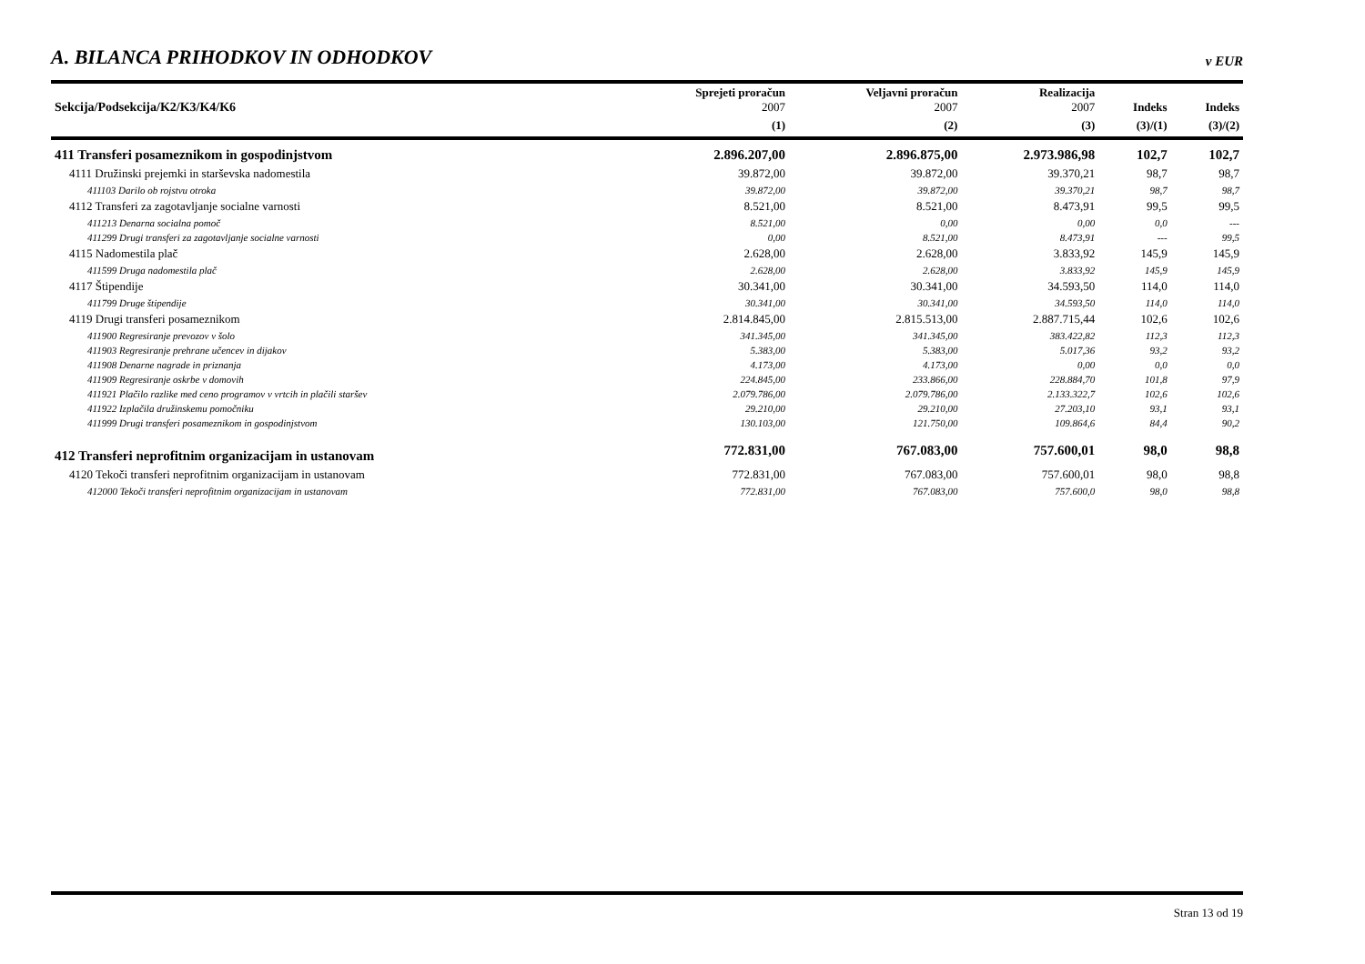A. BILANCA PRIHODKOV IN ODHODKOV
v EUR
| Sekcija/Podsekcija/K2/K3/K4/K6 | Sprejeti proračun 2007 | Veljavni proračun 2007 | Realizacija 2007 | Indeks | Indeks |
| --- | --- | --- | --- | --- | --- |
| | (1) | (2) | (3) | (3)/(1) | (3)/(2) |
| 411 Transferi posameznikom in gospodinjstvom | 2.896.207,00 | 2.896.875,00 | 2.973.986,98 | 102,7 | 102,7 |
| 4111 Družinski prejemki in starševska nadomestila | 39.872,00 | 39.872,00 | 39.370,21 | 98,7 | 98,7 |
| 411103 Darilo ob rojstvu otroka | 39.872,00 | 39.872,00 | 39.370,21 | 98,7 | 98,7 |
| 4112 Transferi za zagotavljanje socialne varnosti | 8.521,00 | 8.521,00 | 8.473,91 | 99,5 | 99,5 |
| 411213 Denarna socialna pomoč | 8.521,00 | 0,00 | 0,00 | 0,0 | --- |
| 411299 Drugi transferi za zagotavljanje socialne varnosti | 0,00 | 8.521,00 | 8.473,91 | --- | 99,5 |
| 4115 Nadomestila plač | 2.628,00 | 2.628,00 | 3.833,92 | 145,9 | 145,9 |
| 411599 Druga nadomestila plač | 2.628,00 | 2.628,00 | 3.833,92 | 145,9 | 145,9 |
| 4117 Štipendije | 30.341,00 | 30.341,00 | 34.593,50 | 114,0 | 114,0 |
| 411799 Druge štipendije | 30.341,00 | 30.341,00 | 34.593,50 | 114,0 | 114,0 |
| 4119 Drugi transferi posameznikom | 2.814.845,00 | 2.815.513,00 | 2.887.715,44 | 102,6 | 102,6 |
| 411900 Regresiranje prevozov v šolo | 341.345,00 | 341.345,00 | 383.422,82 | 112,3 | 112,3 |
| 411903 Regresiranje prehrane učencev in dijakov | 5.383,00 | 5.383,00 | 5.017,36 | 93,2 | 93,2 |
| 411908 Denarne nagrade in priznanja | 4.173,00 | 4.173,00 | 0,00 | 0,0 | 0,0 |
| 411909 Regresiranje oskrbe v domovih | 224.845,00 | 233.866,00 | 228.884,70 | 101,8 | 97,9 |
| 411921 Plačilo razlike med ceno programov v vrtcih in plačili staršev | 2.079.786,00 | 2.079.786,00 | 2.133.322,7 | 102,6 | 102,6 |
| 411922 Izplačila družinskemu pomočniku | 29.210,00 | 29.210,00 | 27.203,10 | 93,1 | 93,1 |
| 411999 Drugi transferi posameznikom in gospodinjstvom | 130.103,00 | 121.750,00 | 109.864,6 | 84,4 | 90,2 |
| 412 Transferi neprofitnim organizacijam in ustanovam | 772.831,00 | 767.083,00 | 757.600,01 | 98,0 | 98,8 |
| 4120 Tekoči transferi neprofitnim organizacijam in ustanovam | 772.831,00 | 767.083,00 | 757.600,01 | 98,0 | 98,8 |
| 412000 Tekoči transferi neprofitnim organizacijam in ustanovam | 772.831,00 | 767.083,00 | 757.600,0 | 98,0 | 98,8 |
Stran 13 od 19